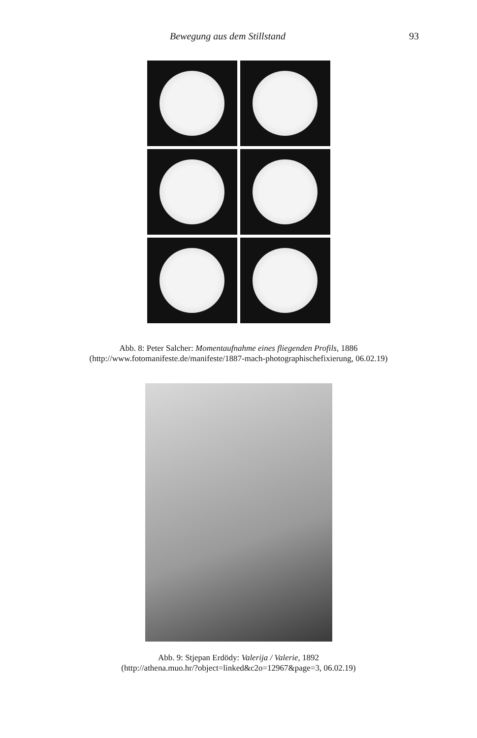Bewegung aus dem Stillstand 93
Abb. 8: Peter Salcher: Momentaufnahme eines fliegenden Profils, 1886
(http://www.fotomanifeste.de/manifeste/1887-mach-photographischefixierung, 06.02.19)
Abb. 9: Stjepan Erdödy: Valerija / Valerie, 1892
(http://athena.muo.hr/?object=linked&c2o=12967&page=3, 06.02.19)